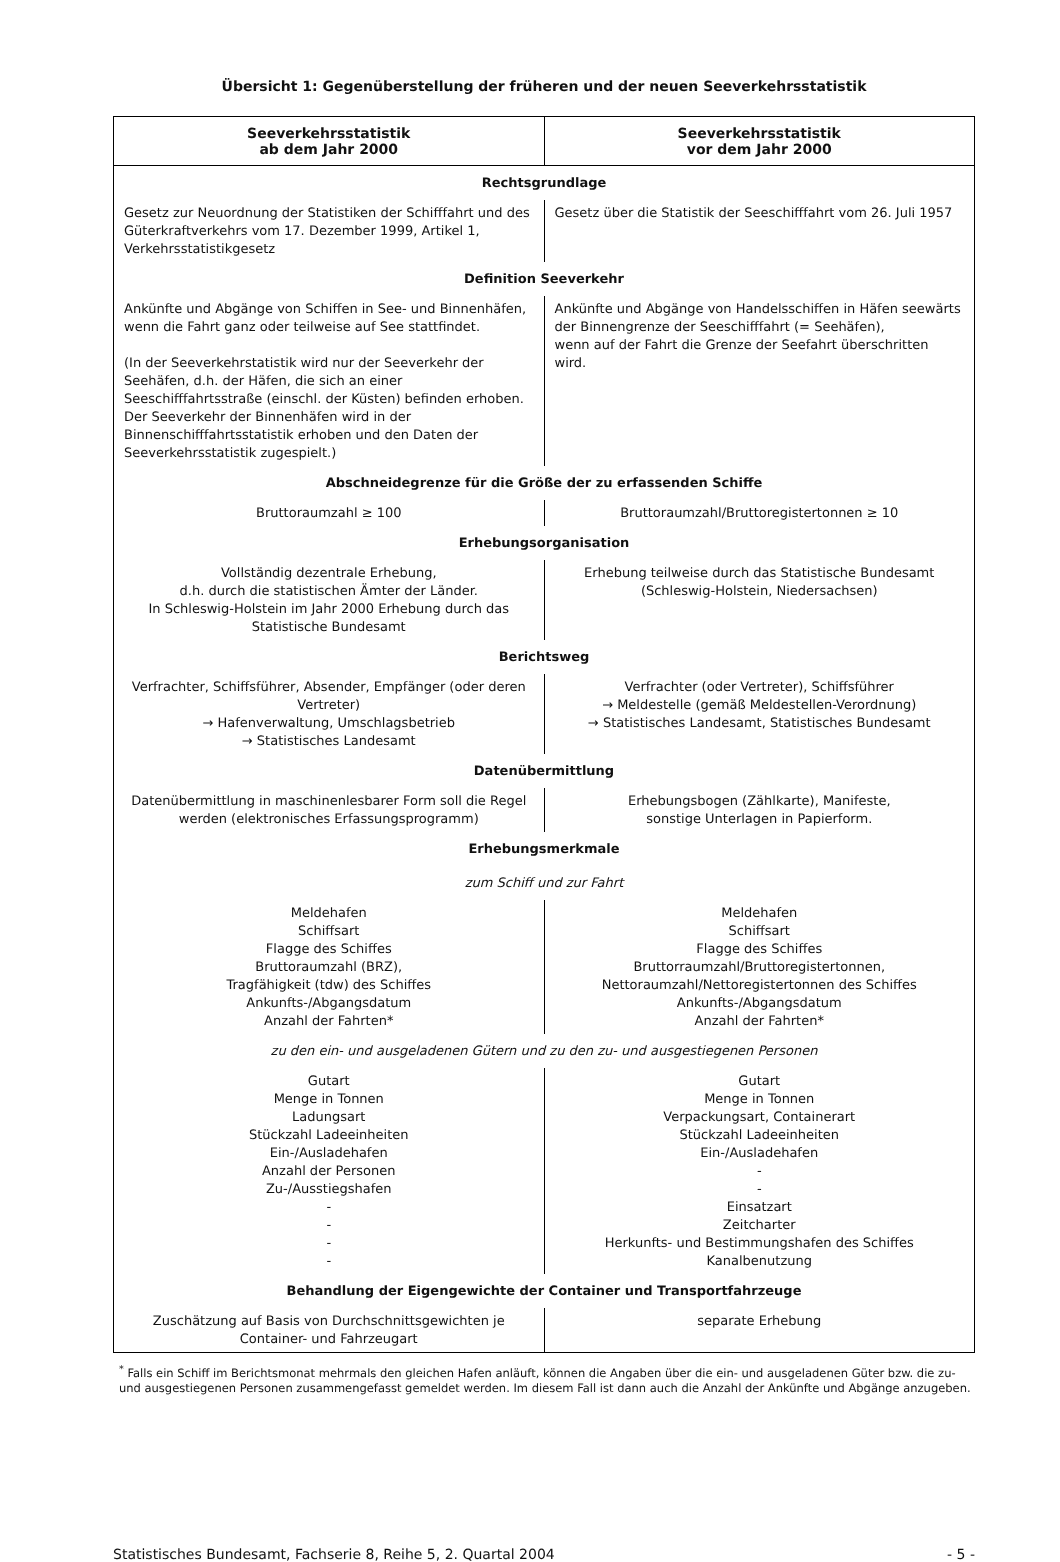Übersicht 1: Gegenüberstellung der früheren und der neuen Seeverkehrsstatistik
| Seeverkehrsstatistik ab dem Jahr 2000 | Seeverkehrsstatistik vor dem Jahr 2000 |
| --- | --- |
| Rechtsgrundlage | |
| Gesetz zur Neuordnung der Statistiken der Schifffahrt und des Güterkraftverkehrs vom 17. Dezember 1999, Artikel 1, Verkehrsstatistikgesetz | Gesetz über die Statistik der Seeschifffahrt vom 26. Juli 1957 |
| Definition Seeverkehr | |
| Ankünfte und Abgänge von Schiffen in See- und Binnenhäfen, wenn die Fahrt ganz oder teilweise auf See stattfindet. (In der Seeverkehrstatistik wird nur der Seeverkehr der Seehäfen, d.h. der Häfen, die sich an einer Seeschifffahrtsstraße (einschl. der Küsten) befinden erhoben. Der Seeverkehr der Binnenhäfen wird in der Binnenschifffahrtsstatistik erhoben und den Daten der Seeverkehrsstatistik zugespielt.) | Ankünfte und Abgänge von Handelsschiffen in Häfen seewärts der Binnengrenze der Seeschifffahrt (= Seehäfen), wenn auf der Fahrt die Grenze der Seefahrt überschritten wird. |
| Abschneidegrenze für die Größe der zu erfassenden Schiffe | |
| Bruttoraumzahl ≥ 100 | Bruttoraumzahl/Bruttoregistertonnen ≥ 10 |
| Erhebungsorganisation | |
| Vollständig dezentrale Erhebung, d.h. durch die statistischen Ämter der Länder. In Schleswig-Holstein im Jahr 2000 Erhebung durch das Statistische Bundesamt | Erhebung teilweise durch das Statistische Bundesamt (Schleswig-Holstein, Niedersachsen) |
| Berichtsweg | |
| Verfrachter, Schiffsführer, Absender, Empfänger (oder deren Vertreter) → Hafenverwaltung, Umschlagsbetrieb → Statistisches Landesamt | Verfrachter (oder Vertreter), Schiffsführer → Meldestelle (gemäß Meldestellen-Verordnung) → Statistisches Landesamt, Statistisches Bundesamt |
| Datenübermittlung | |
| Datenübermittlung in maschinenlesbarer Form soll die Regel werden (elektronisches Erfassungsprogramm) | Erhebungsbogen (Zählkarte), Manifeste, sonstige Unterlagen in Papierform. |
| Erhebungsmerkmale | |
| zum Schiff und zur Fahrt | |
| Meldehafen Schiffsart Flagge des Schiffes Bruttoraumzahl (BRZ), Tragfähigkeit (tdw) des Schiffes Ankunfts-/Abgangsdatum Anzahl der Fahrten* | Meldehafen Schiffsart Flagge des Schiffes Bruttorraumzahl/Bruttoregistertonnen, Nettoraumzahl/Nettoregistertonnen des Schiffes Ankunfts-/Abgangsdatum Anzahl der Fahrten* |
| zu den ein- und ausgeladenen Gütern und zu den zu- und ausgestiegenen Personen | |
| Gutart Menge in Tonnen Ladungsart Stückzahl Ladeeinheiten Ein-/Ausladehafen Anzahl der Personen Zu-/Ausstiegshafen - - - - | Gutart Menge in Tonnen Verpackungsart, Containerart Stückzahl Ladeeinheiten Ein-/Ausladehafen - - Einsatzart Zeitcharter Herkunfts- und Bestimmungshafen des Schiffes Kanalbenutzung |
| Behandlung der Eigengewichte der Container und Transportfahrzeuge | |
| Zuschätzung auf Basis von Durchschnittsgewichten je Container- und Fahrzeugart | separate Erhebung |
<sup>*</sup> Falls ein Schiff im Berichtsmonat mehrmals den gleichen Hafen anläuft, können die Angaben über die ein- und ausgeladenen Güter bzw. die zu- und ausgestiegenen Personen zusammengefasst gemeldet werden. Im diesem Fall ist dann auch die Anzahl der Ankünfte und Abgänge anzugeben.
Statistisches Bundesamt, Fachserie 8, Reihe 5, 2. Quartal 2004 - 5 -